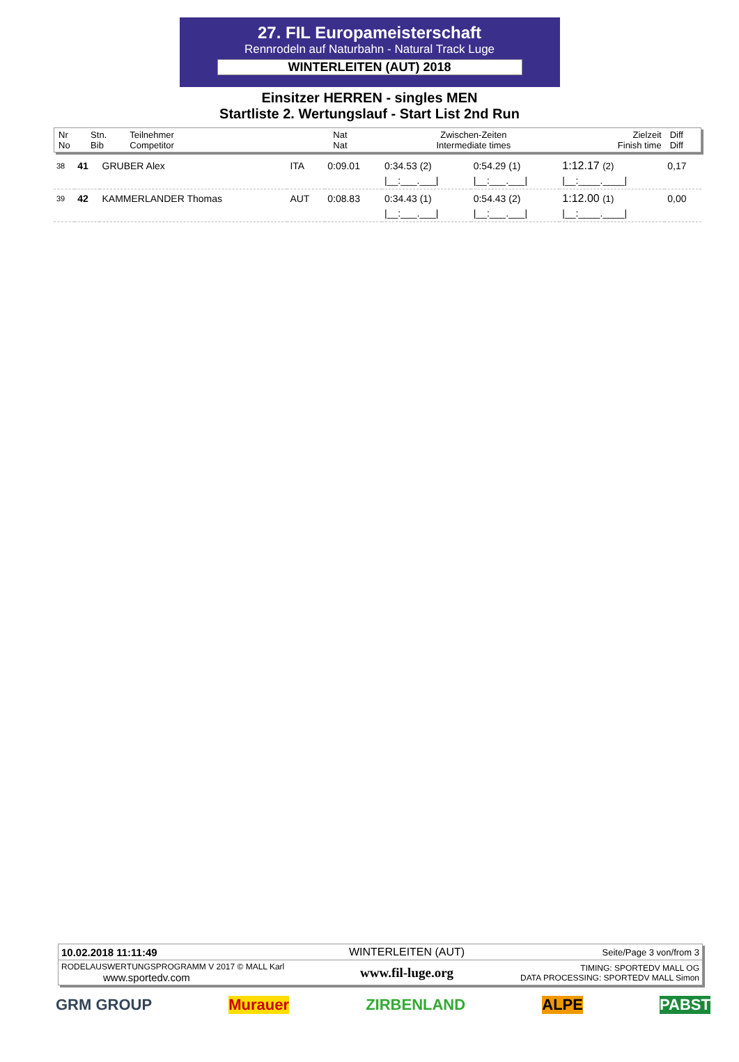27. FIL Europameisterschaft
Rennrodeln auf Naturbahn - Natural Track Luge
WINTERLEITEN (AUT) 2018
Einsitzer HERREN - singles MEN
Startliste 2. Wertungslauf - Start List 2nd Run
| Nr No | Stn. Bib | Teilnehmer Competitor | Nat Nat | Zwischen-Zeiten Intermediate times | Zielzeit Finish time | Diff Diff |
| 38 | 41 | GRUBER Alex | ITA | 0:09.01 | 0:34.53 (2) | 0:54.29 (1) | 1:12.17 (2) | 0,17 |
| | | | | | /__:___.___/ | /__:___.___/ | /__:____.____/ | |
| 39 | 42 | KAMMERLANDER Thomas | AUT | 0:08.83 | 0:34.43 (1) | 0:54.43 (2) | 1:12.00 (1) | 0,00 |
| | | | | | /__:___.___/ | /__:___.___/ | /__:____.____/ | |
| 10.02.2018 11:11:49 | WINTERLEITEN (AUT) | Seite/Page 3 von/from 3 |
| RODELAUSWERTUNGSPROGRAMM V 2017 © MALL Karl www.sportedv.com | www.fil-luge.org | TIMING: SPORTEDV MALL OG DATA PROCESSING: SPORTEDV MALL Simon |
GRM GROUP Murauer ZIRBENLAND ALPE PABST